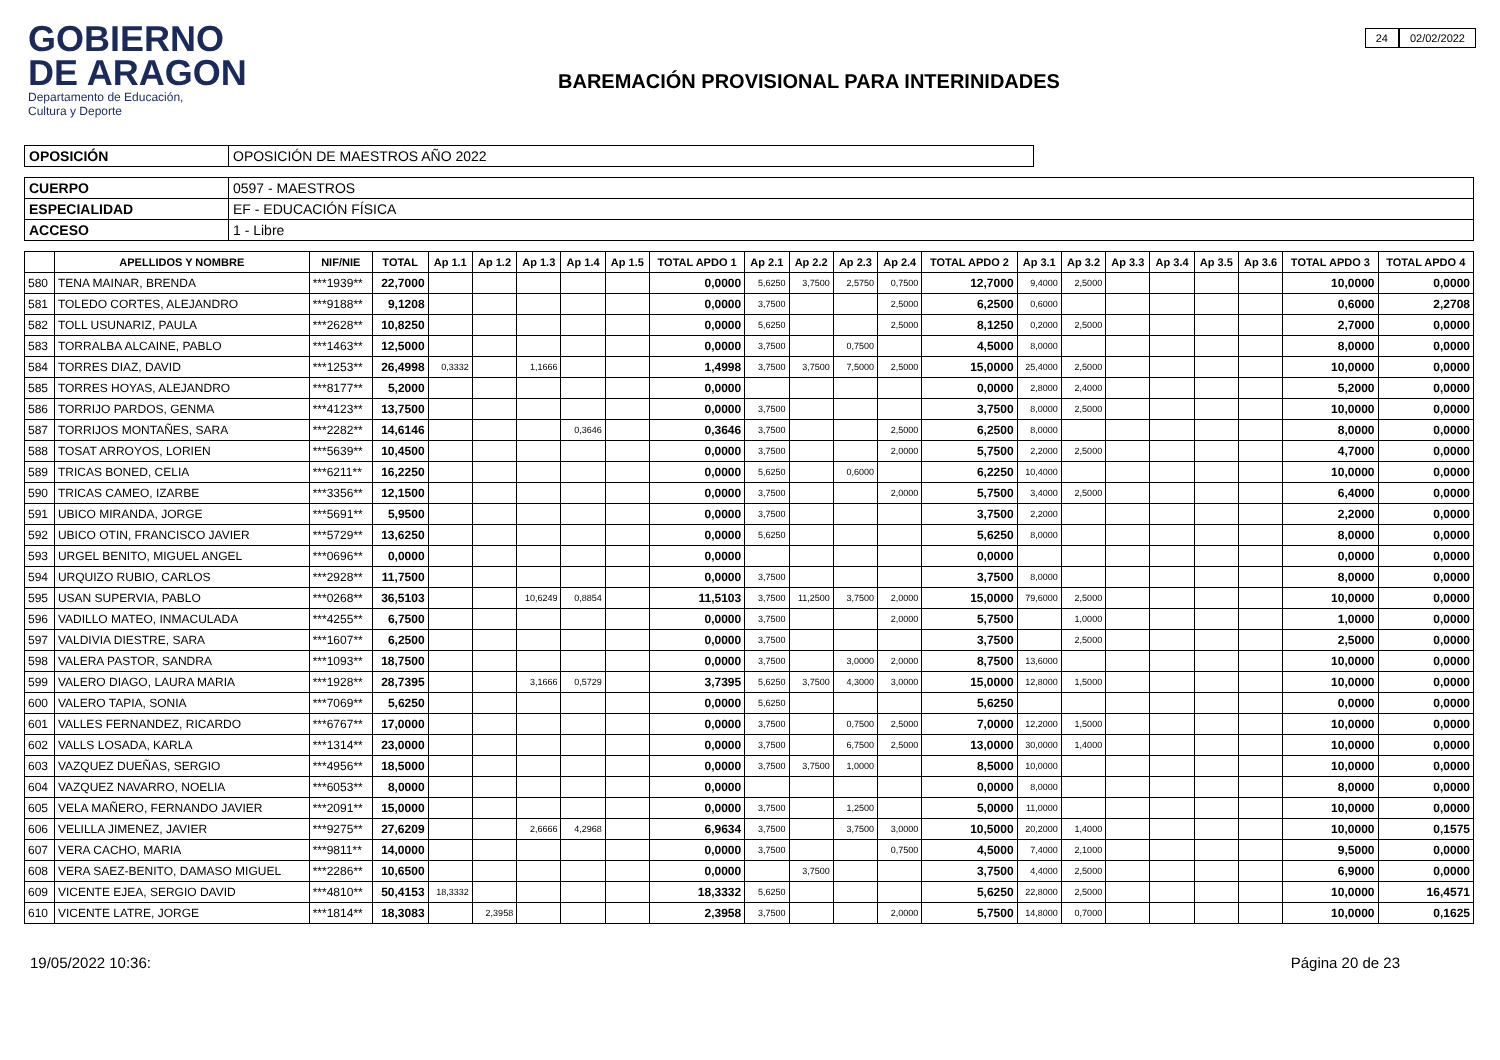GOBIERNO
DE ARAGON
Departamento de Educación,
Cultura y Deporte
BAREMACIÓN PROVISIONAL PARA INTERINIDADES
24 02/02/2022
| OPOSICIÓN | OPOSICIÓN DE MAESTROS AÑO 2022 |
| CUERPO | 0597 - MAESTROS |
| ESPECIALIDAD | EF - EDUCACIÓN FÍSICA |
| ACCESO | 1 - Libre |
| | APELLIDOS Y NOMBRE | NIF/NIE | TOTAL | Ap 1.1 | Ap 1.2 | Ap 1.3 | Ap 1.4 | Ap 1.5 | TOTAL APDO 1 | Ap 2.1 | Ap 2.2 | Ap 2.3 | Ap 2.4 | TOTAL APDO 2 | Ap 3.1 | Ap 3.2 | Ap 3.3 | Ap 3.4 | Ap 3.5 | Ap 3.6 | TOTAL APDO 3 | TOTAL APDO 4 |
| --- | --- | --- | --- | --- | --- | --- | --- | --- | --- | --- | --- | --- | --- | --- | --- | --- | --- | --- | --- | --- | --- | --- |
| 580 | TENA MAINAR, BRENDA | ***1939** | 22,7000 | | | | | | 0,0000 | 5,6250 | 3,7500 | 2,5750 | 0,7500 | 12,7000 | 9,4000 | 2,5000 | | | | | 10,0000 | 0,0000 |
| 581 | TOLEDO CORTES, ALEJANDRO | ***9188** | 9,1208 | | | | | | 0,0000 | 3,7500 | | | 2,5000 | 6,2500 | 0,6000 | | | | | | 0,6000 | 2,2708 |
| 582 | TOLL USUNARIZ, PAULA | ***2628** | 10,8250 | | | | | | 0,0000 | 5,6250 | | | 2,5000 | 8,1250 | 0,2000 | 2,5000 | | | | | 2,7000 | 0,0000 |
| 583 | TORRALBA ALCAINE, PABLO | ***1463** | 12,5000 | | | | | | 0,0000 | 3,7500 | | 0,7500 | | 4,5000 | 8,0000 | | | | | | 8,0000 | 0,0000 |
| 584 | TORRES DIAZ, DAVID | ***1253** | 26,4998 | 0,3332 | | 1,1666 | | | 1,4998 | 3,7500 | 3,7500 | 7,5000 | 2,5000 | 15,0000 | 25,4000 | 2,5000 | | | | | 10,0000 | 0,0000 |
| 585 | TORRES HOYAS, ALEJANDRO | ***8177** | 5,2000 | | | | | | 0,0000 | | | | | 0,0000 | 2,8000 | 2,4000 | | | | | 5,2000 | 0,0000 |
| 586 | TORRIJO PARDOS, GENMA | ***4123** | 13,7500 | | | | | | 0,0000 | 3,7500 | | | | 3,7500 | 8,0000 | 2,5000 | | | | | 10,0000 | 0,0000 |
| 587 | TORRIJOS MONTAÑES, SARA | ***2282** | 14,6146 | | | | 0,3646 | | 0,3646 | 3,7500 | | | 2,5000 | 6,2500 | 8,0000 | | | | | | 8,0000 | 0,0000 |
| 588 | TOSAT ARROYOS, LORIEN | ***5639** | 10,4500 | | | | | | 0,0000 | 3,7500 | | | 2,0000 | 5,7500 | 2,2000 | 2,5000 | | | | | 4,7000 | 0,0000 |
| 589 | TRICAS BONED, CELIA | ***6211** | 16,2250 | | | | | | 0,0000 | 5,6250 | | 0,6000 | | 6,2250 | 10,4000 | | | | | | 10,0000 | 0,0000 |
| 590 | TRICAS CAMEO, IZARBE | ***3356** | 12,1500 | | | | | | 0,0000 | 3,7500 | | | 2,0000 | 5,7500 | 3,4000 | 2,5000 | | | | | 6,4000 | 0,0000 |
| 591 | UBICO MIRANDA, JORGE | ***5691** | 5,9500 | | | | | | 0,0000 | 3,7500 | | | | 3,7500 | 2,2000 | | | | | | 2,2000 | 0,0000 |
| 592 | UBICO OTIN, FRANCISCO JAVIER | ***5729** | 13,6250 | | | | | | 0,0000 | 5,6250 | | | | 5,6250 | 8,0000 | | | | | | 8,0000 | 0,0000 |
| 593 | URGEL BENITO, MIGUEL ANGEL | ***0696** | 0,0000 | | | | | | 0,0000 | | | | | 0,0000 | | | | | | | 0,0000 | 0,0000 |
| 594 | URQUIZO RUBIO, CARLOS | ***2928** | 11,7500 | | | | | | 0,0000 | 3,7500 | | | | 3,7500 | 8,0000 | | | | | | 8,0000 | 0,0000 |
| 595 | USAN SUPERVIA, PABLO | ***0268** | 36,5103 | | | 10,6249 | 0,8854 | | 11,5103 | 3,7500 | 11,2500 | 3,7500 | 2,0000 | 15,0000 | 79,6000 | 2,5000 | | | | | 10,0000 | 0,0000 |
| 596 | VADILLO MATEO, INMACULADA | ***4255** | 6,7500 | | | | | | 0,0000 | 3,7500 | | | 2,0000 | 5,7500 | | 1,0000 | | | | | 1,0000 | 0,0000 |
| 597 | VALDIVIA DIESTRE, SARA | ***1607** | 6,2500 | | | | | | 0,0000 | 3,7500 | | | | 3,7500 | | 2,5000 | | | | | 2,5000 | 0,0000 |
| 598 | VALERA PASTOR, SANDRA | ***1093** | 18,7500 | | | | | | 0,0000 | 3,7500 | | 3,0000 | 2,0000 | 8,7500 | 13,6000 | | | | | | 10,0000 | 0,0000 |
| 599 | VALERO DIAGO, LAURA MARIA | ***1928** | 28,7395 | | | 3,1666 | 0,5729 | | 3,7395 | 5,6250 | 3,7500 | 4,3000 | 3,0000 | 15,0000 | 12,8000 | 1,5000 | | | | | 10,0000 | 0,0000 |
| 600 | VALERO TAPIA, SONIA | ***7069** | 5,6250 | | | | | | 0,0000 | 5,6250 | | | | 5,6250 | | | | | | | 0,0000 | 0,0000 |
| 601 | VALLES FERNANDEZ, RICARDO | ***6767** | 17,0000 | | | | | | 0,0000 | 3,7500 | | 0,7500 | 2,5000 | 7,0000 | 12,2000 | 1,5000 | | | | | 10,0000 | 0,0000 |
| 602 | VALLS LOSADA, KARLA | ***1314** | 23,0000 | | | | | | 0,0000 | 3,7500 | | 6,7500 | 2,5000 | 13,0000 | 30,0000 | 1,4000 | | | | | 10,0000 | 0,0000 |
| 603 | VAZQUEZ DUEÑAS, SERGIO | ***4956** | 18,5000 | | | | | | 0,0000 | 3,7500 | 3,7500 | 1,0000 | | 8,5000 | 10,0000 | | | | | | 10,0000 | 0,0000 |
| 604 | VAZQUEZ NAVARRO, NOELIA | ***6053** | 8,0000 | | | | | | 0,0000 | | | | | 0,0000 | 8,0000 | | | | | | 8,0000 | 0,0000 |
| 605 | VELA MAÑERO, FERNANDO JAVIER | ***2091** | 15,0000 | | | | | | 0,0000 | 3,7500 | | 1,2500 | | 5,0000 | 11,0000 | | | | | | 10,0000 | 0,0000 |
| 606 | VELILLA JIMENEZ, JAVIER | ***9275** | 27,6209 | | | 2,6666 | 4,2968 | | 6,9634 | 3,7500 | | 3,7500 | 3,0000 | 10,5000 | 20,2000 | 1,4000 | | | | | 10,0000 | 0,1575 |
| 607 | VERA CACHO, MARIA | ***9811** | 14,0000 | | | | | | 0,0000 | 3,7500 | | | 0,7500 | 4,5000 | 7,4000 | 2,1000 | | | | | 9,5000 | 0,0000 |
| 608 | VERA SAEZ-BENITO, DAMASO MIGUEL | ***2286** | 10,6500 | | | | | | 0,0000 | | 3,7500 | | | 3,7500 | 4,4000 | 2,5000 | | | | | 6,9000 | 0,0000 |
| 609 | VICENTE EJEA, SERGIO DAVID | ***4810** | 50,4153 | 18,3332 | | | | | 18,3332 | 5,6250 | | | | 5,6250 | 22,8000 | 2,5000 | | | | | 10,0000 | 16,4571 |
| 610 | VICENTE LATRE, JORGE | ***1814** | 18,3083 | | 2,3958 | | | | 2,3958 | 3,7500 | | | 2,0000 | 5,7500 | 14,8000 | 0,7000 | | | | | 10,0000 | 0,1625 |
19/05/2022 10:36: Página 20 de 23